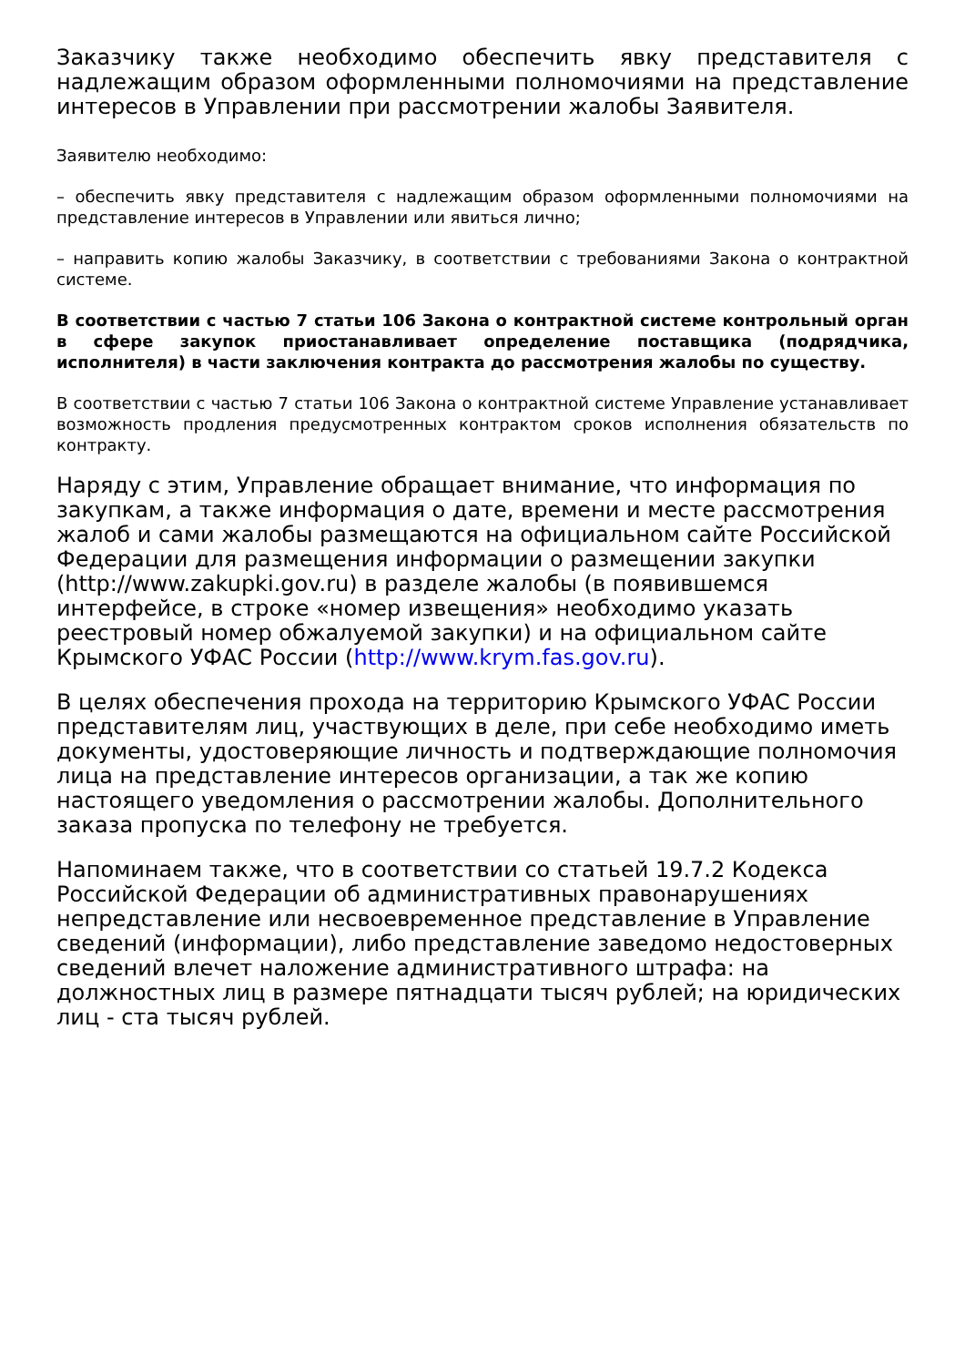Заказчику также необходимо обеспечить явку представителя с надлежащим образом оформленными полномочиями на представление интересов в Управлении при рассмотрении жалобы Заявителя.
Заявителю необходимо:
– обеспечить явку представителя с надлежащим образом оформленными полномочиями на представление интересов в Управлении или явиться лично;
– направить копию жалобы Заказчику, в соответствии с требованиями Закона о контрактной системе.
В соответствии с частью 7 статьи 106 Закона о контрактной системе контрольный орган в сфере закупок приостанавливает определение поставщика (подрядчика, исполнителя) в части заключения контракта до рассмотрения жалобы по существу.
В соответствии с частью 7 статьи 106 Закона о контрактной системе Управление устанавливает возможность продления предусмотренных контрактом сроков исполнения обязательств по контракту.
Наряду с этим, Управление обращает внимание, что информация по закупкам, а также информация о дате, времени и месте рассмотрения жалоб и сами жалобы размещаются на официальном сайте Российской Федерации для размещения информации о размещении закупки (http://www.zakupki.gov.ru) в разделе жалобы (в появившемся интерфейсе, в строке «номер извещения» необходимо указать реестровый номер обжалуемой закупки) и на официальном сайте Крымского УФАС России (http://www.krym.fas.gov.ru).
В целях обеспечения прохода на территорию Крымского УФАС России представителям лиц, участвующих в деле, при себе необходимо иметь документы, удостоверяющие личность и подтверждающие полномочия лица на представление интересов организации, а так же копию настоящего уведомления о рассмотрении жалобы. Дополнительного заказа пропуска по телефону не требуется.
Напоминаем также, что в соответствии со статьей 19.7.2 Кодекса Российской Федерации об административных правонарушениях непредставление или несвоевременное представление в Управление сведений (информации), либо представление заведомо недостоверных сведений влечет наложение административного штрафа: на должностных лиц в размере пятнадцати тысяч рублей; на юридических лиц - ста тысяч рублей.